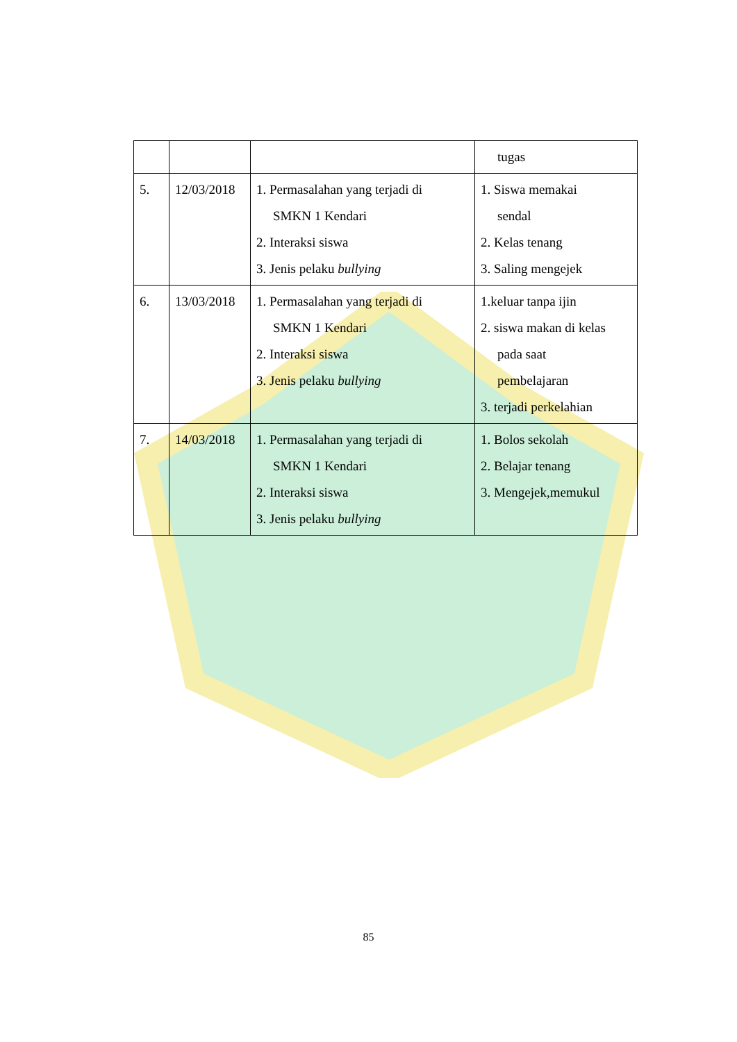| | | | tugas |
| 5. | 12/03/2018 | 1. Permasalahan yang terjadi di SMKN 1 Kendari 2. Interaksi siswa 3. Jenis pelaku bullying | 1. Siswa memakai sendal 2. Kelas tenang 3. Saling mengejek |
| 6. | 13/03/2018 | 1. Permasalahan yang terjadi di SMKN 1 Kendari 2. Interaksi siswa 3. Jenis pelaku bullying | 1.keluar tanpa ijin 2. siswa makan di kelas pada saat pembelajaran 3. terjadi perkelahian |
| 7. | 14/03/2018 | 1. Permasalahan yang terjadi di SMKN 1 Kendari 2. Interaksi siswa 3. Jenis pelaku bullying | 1. Bolos sekolah 2. Belajar tenang 3. Mengejek,memukul |
85